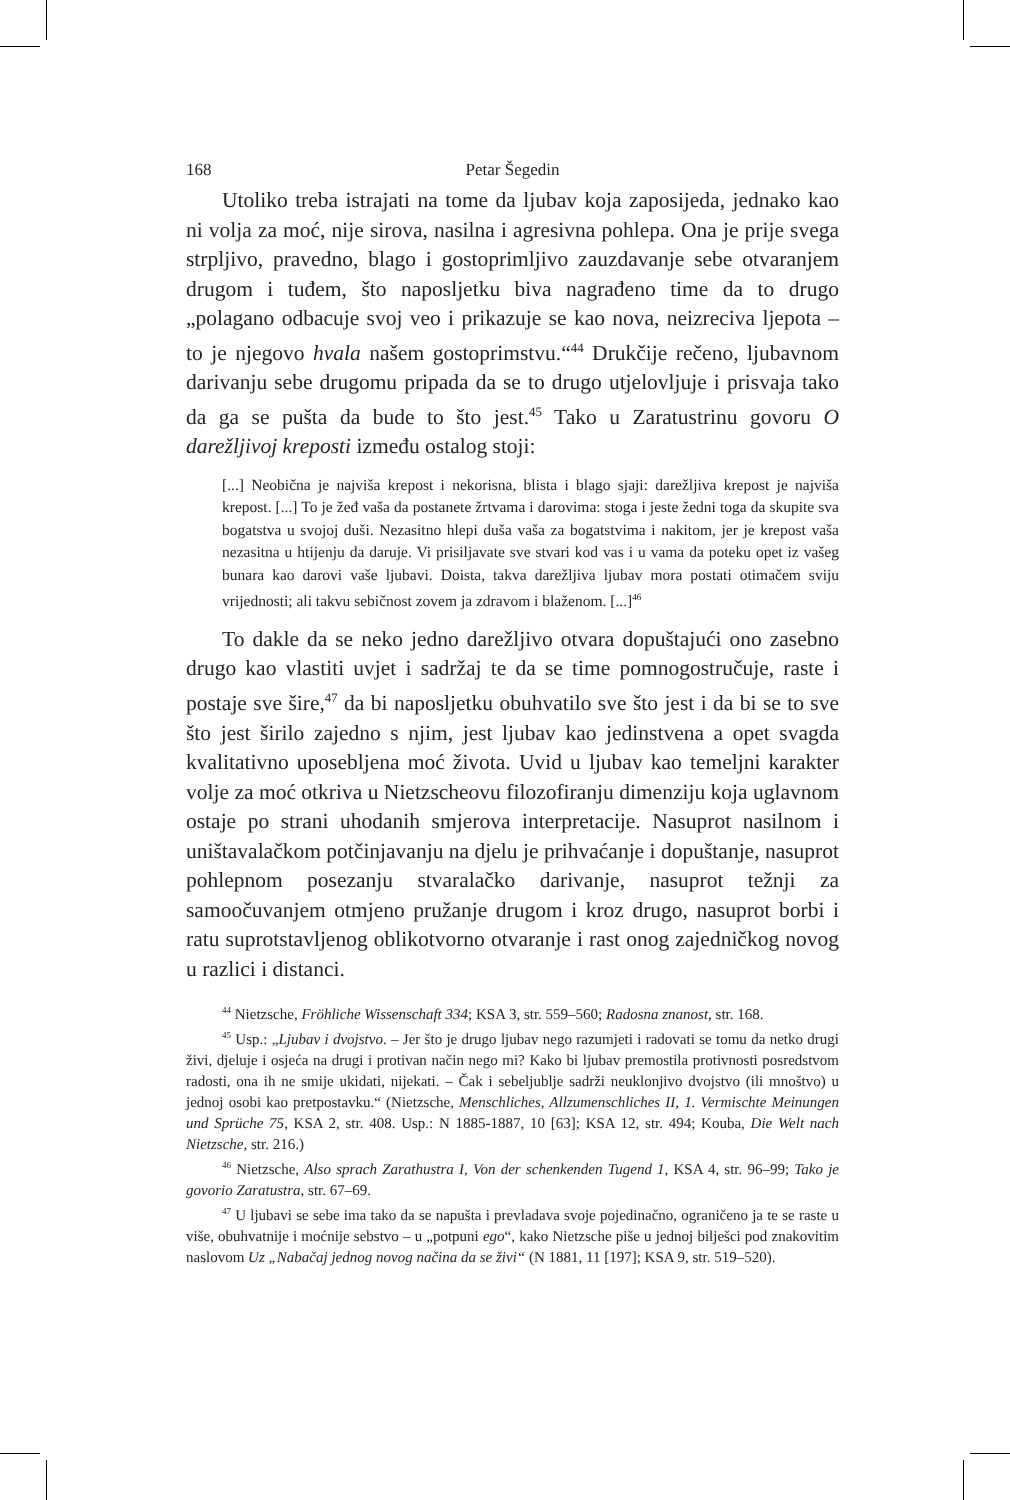168 Petar Šegedin
Utoliko treba istrajati na tome da ljubav koja zaposijeda, jednako kao ni volja za moć, nije sirova, nasilna i agresivna pohlepa. Ona je prije svega strpljivo, pravedno, blago i gostoprimljivo zauzdavanje sebe otvaranjem drugom i tuđem, što naposljetku biva nagrađeno time da to drugo „polagano odbacuje svoj veo i prikazuje se kao nova, neizreciva ljepota – to je njegovo hvala našem gostoprimstvu.“<sup>44</sup> Drukčije rečeno, ljubavnom darivanju sebe drugomu pripada da se to drugo utjelovljuje i prisvaja tako da ga se pušta da bude to što jest.<sup>45</sup> Tako u Zaratustrinu govoru O darežljivoj kreposti između ostalog stoji:
[...] Neobična je najviša krepost i nekorisna, blista i blago sjaji: darežljiva krepost je najviša krepost. [...] To je žeđ vaša da postanete žrtvama i darovima: stoga i jeste žedni toga da skupite sva bogatstva u svojoj duši. Nezasitno hlepi duša vaša za bogatstvima i nakitom, jer je krepost vaša nezasitna u htijenju da daruje. Vi prisiljavate sve stvari kod vas i u vama da poteku opet iz vašeg bunara kao darovi vaše ljubavi. Doista, takva darežljiva ljubav mora postati otimačem sviju vrijednosti; ali takvu sebičnost zovem ja zdravom i blaženom. [...]<sup>46</sup>
To dakle da se neko jedno darežljivo otvara dopuštajući ono zasebno drugo kao vlastiti uvjet i sadržaj te da se time pomnogostručuje, raste i postaje sve šire,<sup>47</sup> da bi naposljetku obuhvatilo sve što jest i da bi se to sve što jest širilo zajedno s njim, jest ljubav kao jedinstvena a opet svagda kvalitativno uposebljena moć života. Uvid u ljubav kao temeljni karakter volje za moć otkriva u Nietzscheovu filozofiranju dimenziju koja uglavnom ostaje po strani uhodanih smjerova interpretacije. Nasuprot nasilnom i uništavalačkom potčinjavanju na djelu je prihvaćanje i dopuštanje, nasuprot pohlepnom posezanju stvaralačko darivanje, nasuprot težnji za samoočuvanjem otmjeno pružanje drugom i kroz drugo, nasuprot borbi i ratu suprotstavljenog oblikotvorno otvaranje i rast onog zajedničkog novog u razlici i distanci.
<sup>44</sup> Nietzsche, Fröhliche Wissenschaft 334; KSA 3, str. 559–560; Radosna znanost, str. 168.
<sup>45</sup> Usp.: „Ljubav i dvojstvo. – Jer što je drugo ljubav nego razumjeti i radovati se tomu da netko drugi živi, djeluje i osjeća na drugi i protivan način nego mi? Kako bi ljubav premostila protivnosti posredstvom radosti, ona ih ne smije ukidati, nijekati. – Čak i sebeljublje sadrži neuklonjivo dvojstvo (ili mnoštvo) u jednoj osobi kao pretpostavku.“ (Nietzsche, Menschliches, Allzumenschliches II, 1. Vermischte Meinungen und Sprüche 75, KSA 2, str. 408. Usp.: N 1885-1887, 10 [63]; KSA 12, str. 494; Kouba, Die Welt nach Nietzsche, str. 216.)
<sup>46</sup> Nietzsche, Also sprach Zarathustra I, Von der schenkenden Tugend 1, KSA 4, str. 96–99; Tako je govorio Zaratustra, str. 67–69.
<sup>47</sup> U ljubavi se sebe ima tako da se napušta i prevladava svoje pojedinačno, ograničeno ja te se raste u više, obuhvatnije i moćnije sebstvo – u „potpuni ego“, kako Nietzsche piše u jednoj bilješci pod znakovitim naslovom Uz „Nabačaj jednog novog načina da se živi“ (N 1881, 11 [197]; KSA 9, str. 519–520).